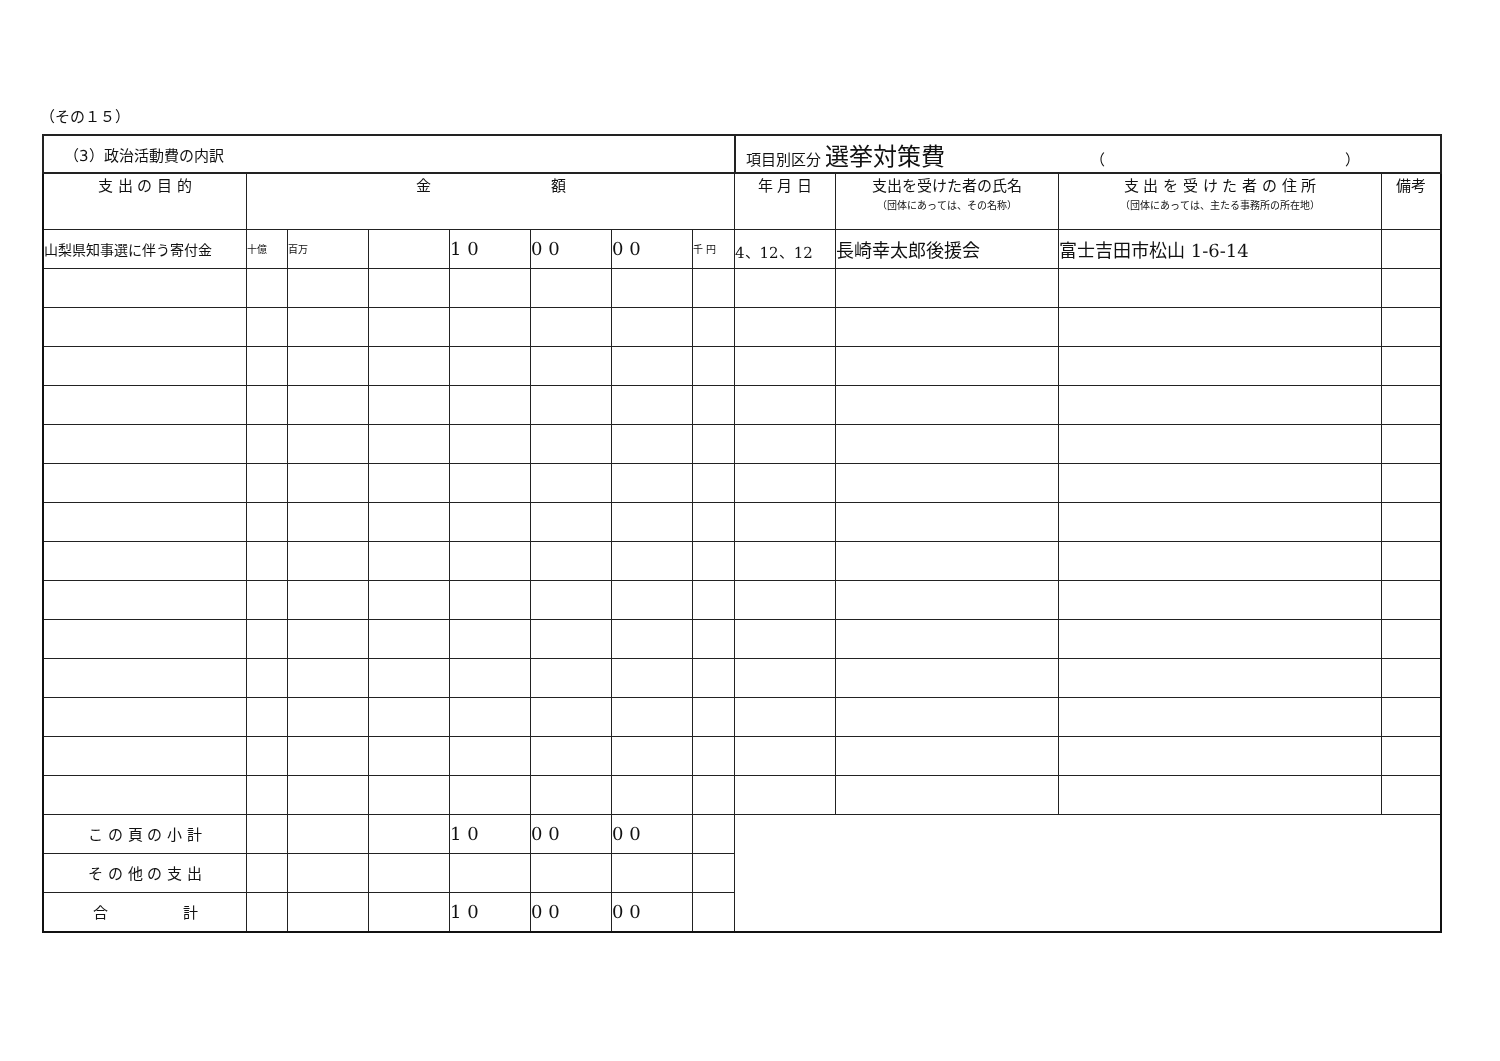（その１５）
| （3）政治活動費の内訳 | | | | | | | | 項目別区分 選挙対策費 （ ） | | | |
| 支 出 の 目 的 | 金 額 | | | | | | | 年 月 日 | 支出を受けた者の氏名 （団体にあっては、その名称） | 支 出 を 受 け た 者 の 住 所 （団体にあっては、主たる事務所の所在地） | 備考 |
| 山梨県知事選に伴う寄付金 | 十億 | 百万 | | 1 0 | 0 0 | 0 0 | 千 円 | 4、12、12 | 長崎幸太郎後援会 | 富士吉田市松山 1-6-14 | |
| こ の 頁 の 小 計 | | | | 1 0 | 0 0 | 0 0 | | | | | |
| そ の 他 の 支 出 | | | | | | | | | | | |
| 合 計 | | | | 1 0 | 0 0 | 0 0 | | | | | |